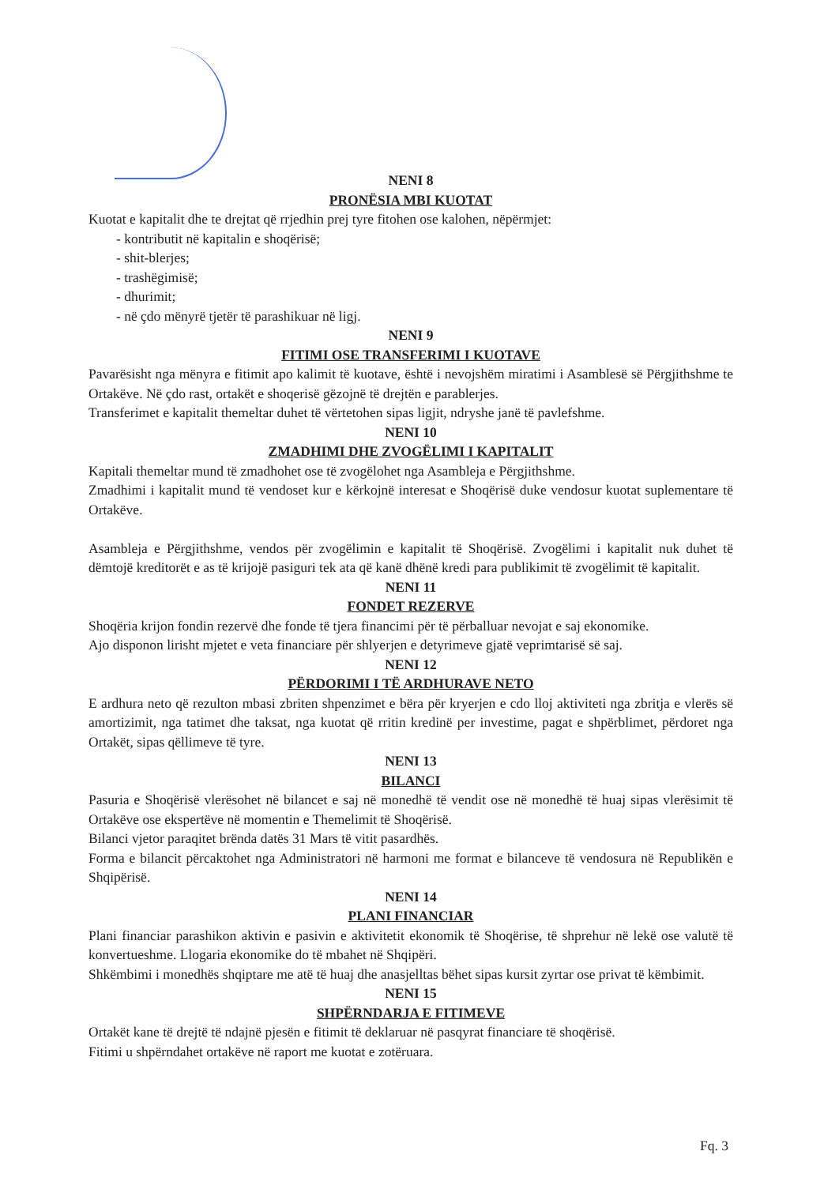NENI 8
PRONËSIA MBI KUOTAT
Kuotat e kapitalit dhe te drejtat që rrjedhin prej tyre fitohen ose kalohen, nëpërmjet:
- kontributit në kapitalin e shoqërisë;
- shit-blerjes;
- trashëgimisë;
- dhurimit;
- në çdo mënyrë tjetër të parashikuar në ligj.
NENI 9
FITIMI OSE TRANSFERIMI I KUOTAVE
Pavarësisht nga mënyra e fitimit apo kalimit të kuotave, është i nevojshëm miratimi i Asamblesë së Përgjithshme te Ortakëve. Në çdo rast, ortakët e shoqerisë gëzojnë të drejtën e parablerjes.
Transferimet e kapitalit themeltar duhet të vërtetohen sipas ligjit, ndryshe janë të pavlefshme.
NENI 10
ZMADHIMI DHE ZVOGËLIMI I KAPITALIT
Kapitali themeltar mund të zmadhohet ose të zvogëlohet nga Asambleja e Përgjithshme.
Zmadhimi i kapitalit mund të vendoset kur e kërkojnë interesat e Shoqërisë duke vendosur kuotat suplementare të Ortakëve.
Asambleja e Përgjithshme, vendos për zvogëlimin e kapitalit të Shoqërisë. Zvogëlimi i kapitalit nuk duhet të dëmtojë kreditorët e as të krijojë pasiguri tek ata që kanë dhënë kredi para publikimit të zvogëlimit të kapitalit.
NENI 11
FONDET REZERVE
Shoqëria krijon fondin rezervë dhe fonde të tjera financimi për të përballuar nevojat e saj ekonomike.
Ajo disponon lirisht mjetet e veta financiare për shlyerjen e detyrimeve gjatë veprimtarisë së saj.
NENI 12
PËRDORIMI I TË ARDHURAVE NETO
E ardhura neto që rezulton mbasi zbriten shpenzimet e bëra për kryerjen e cdo lloj aktiviteti nga zbritja e vlerës së amortizimit, nga tatimet dhe taksat, nga kuotat që rritin kredinë per investime, pagat e shpërblimet, përdoret nga Ortakët, sipas qëllimeve të tyre.
NENI 13
BILANCI
Pasuria e Shoqërisë vlerësohet në bilancet e saj në monedhë të vendit ose në monedhë të huaj sipas vlerësimit të Ortakëve ose ekspertëve në momentin e Themelimit të Shoqërisë.
Bilanci vjetor paraqitet brënda datës 31 Mars të vitit pasardhës.
Forma e bilancit përcaktohet nga Administratori në harmoni me format e bilanceve të vendosura në Republikën e Shqipërisë.
NENI 14
PLANI FINANCIAR
Plani financiar parashikon aktivin e pasivin e aktivitetit ekonomik të Shoqërise, të shprehur në lekë ose valutë të konvertueshme. Llogaria ekonomike do të mbahet në Shqipëri.
Shkëmbimi i monedhës shqiptare me atë të huaj dhe anasjelltas bëhet sipas kursit zyrtar ose privat të këmbimit.
NENI 15
SHPËRNDARJA E FITIMEVE
Ortakët kane të drejtë të ndajnë pjesën e fitimit të deklaruar në pasqyrat financiare të shoqërisë.
Fitimi u shpërndahet ortakëve në raport me kuotat e zotëruara.
Fq. 3